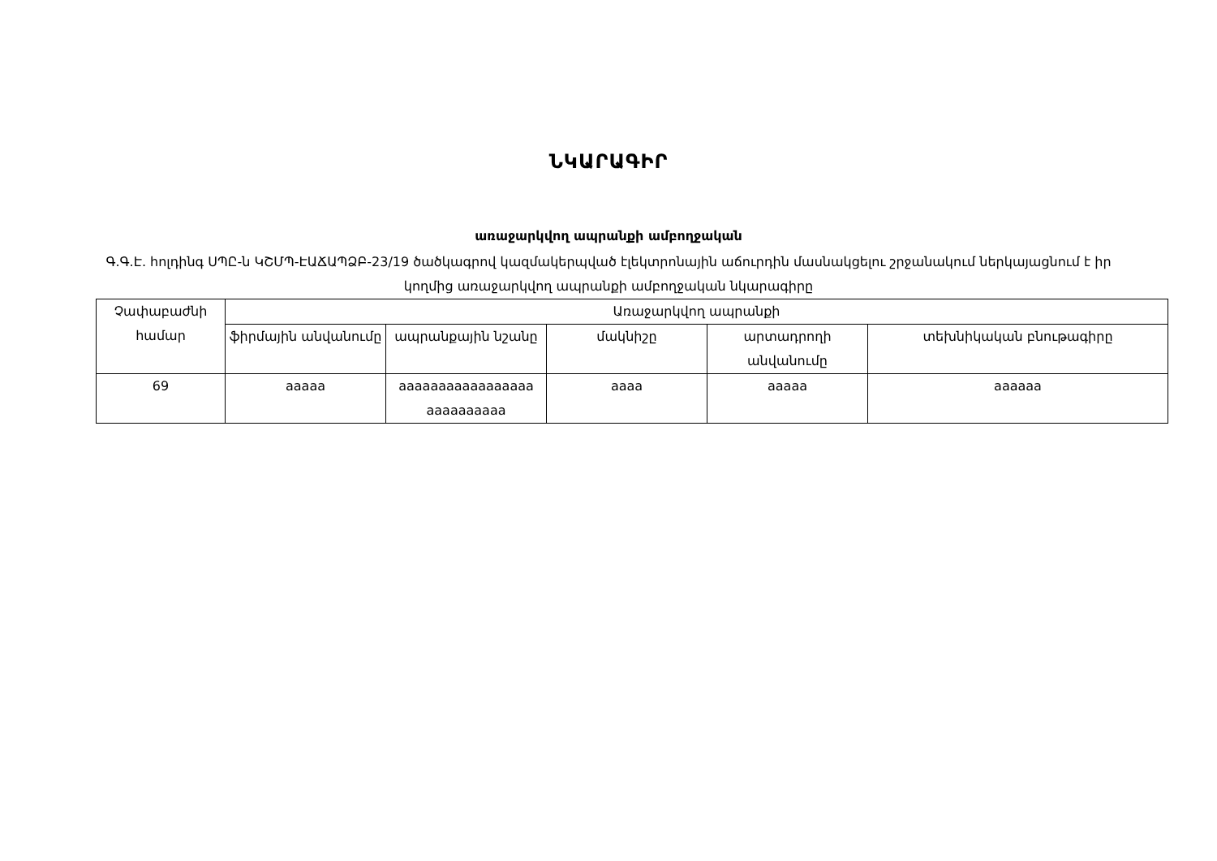ՆԿԱՐԱԳԻՐ
առաջարկվող ապրանքի ամբողջական
Գ.Գ.Է. հոլդինգ ՍՊԸ-ն ԿՇՄՊ-ԷԱՃԱՊՁԲ-23/19 ծածկագրով կազմակերպված էլեկտրոնային աճուրդին մասնակցելու շրջանակում ներկայացնում է իր կողմից առաջարկվող ապրանքի ամբողջական նկարագիրը
| Չափաբաժնի համար | Առաջարկվող ապրանքի | | | | |
| --- | --- | --- | --- | --- | --- |
| | ֆիրմային անվանումը | ապրանքային նշանը | մակնիշը | արտադրողի անվանումը | տեխնիկական բնութագիրը |
| 69 | aaaaa | aaaaaaaaaaaaaaaaa aaaaaaaaaa | aaaa | aaaaa | aaaaaa |